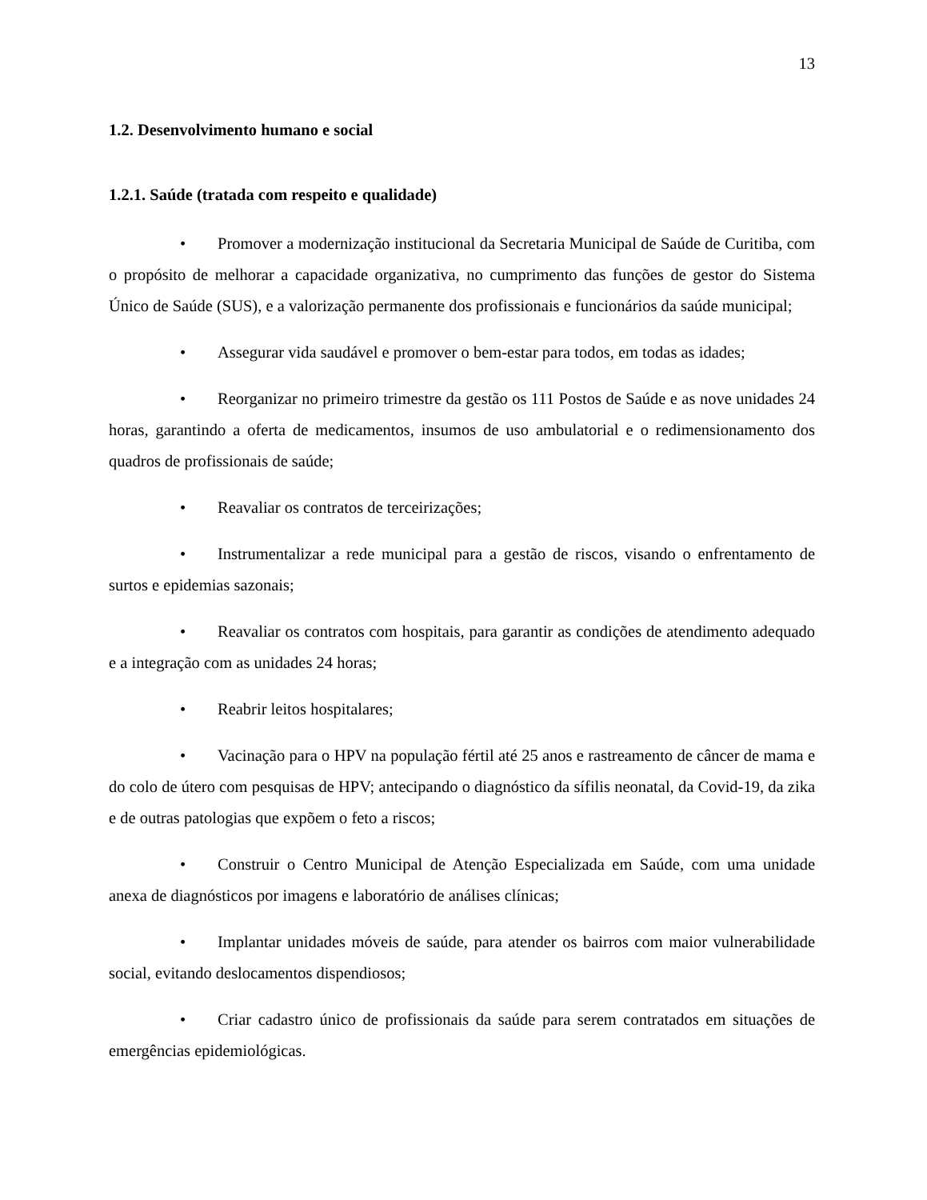13
1.2. Desenvolvimento humano e social
1.2.1. Saúde (tratada com respeito e qualidade)
• Promover a modernização institucional da Secretaria Municipal de Saúde de Curitiba, com o propósito de melhorar a capacidade organizativa, no cumprimento das funções de gestor do Sistema Único de Saúde (SUS), e a valorização permanente dos profissionais e funcionários da saúde municipal;
• Assegurar vida saudável e promover o bem-estar para todos, em todas as idades;
• Reorganizar no primeiro trimestre da gestão os 111 Postos de Saúde e as nove unidades 24 horas, garantindo a oferta de medicamentos, insumos de uso ambulatorial e o redimensionamento dos quadros de profissionais de saúde;
• Reavaliar os contratos de terceirizações;
• Instrumentalizar a rede municipal para a gestão de riscos, visando o enfrentamento de surtos e epidemias sazonais;
• Reavaliar os contratos com hospitais, para garantir as condições de atendimento adequado e a integração com as unidades 24 horas;
• Reabrir leitos hospitalares;
• Vacinação para o HPV na população fértil até 25 anos e rastreamento de câncer de mama e do colo de útero com pesquisas de HPV; antecipando o diagnóstico da sífilis neonatal, da Covid-19, da zika e de outras patologias que expõem o feto a riscos;
• Construir o Centro Municipal de Atenção Especializada em Saúde, com uma unidade anexa de diagnósticos por imagens e laboratório de análises clínicas;
• Implantar unidades móveis de saúde, para atender os bairros com maior vulnerabilidade social, evitando deslocamentos dispendiosos;
• Criar cadastro único de profissionais da saúde para serem contratados em situações de emergências epidemiológicas.